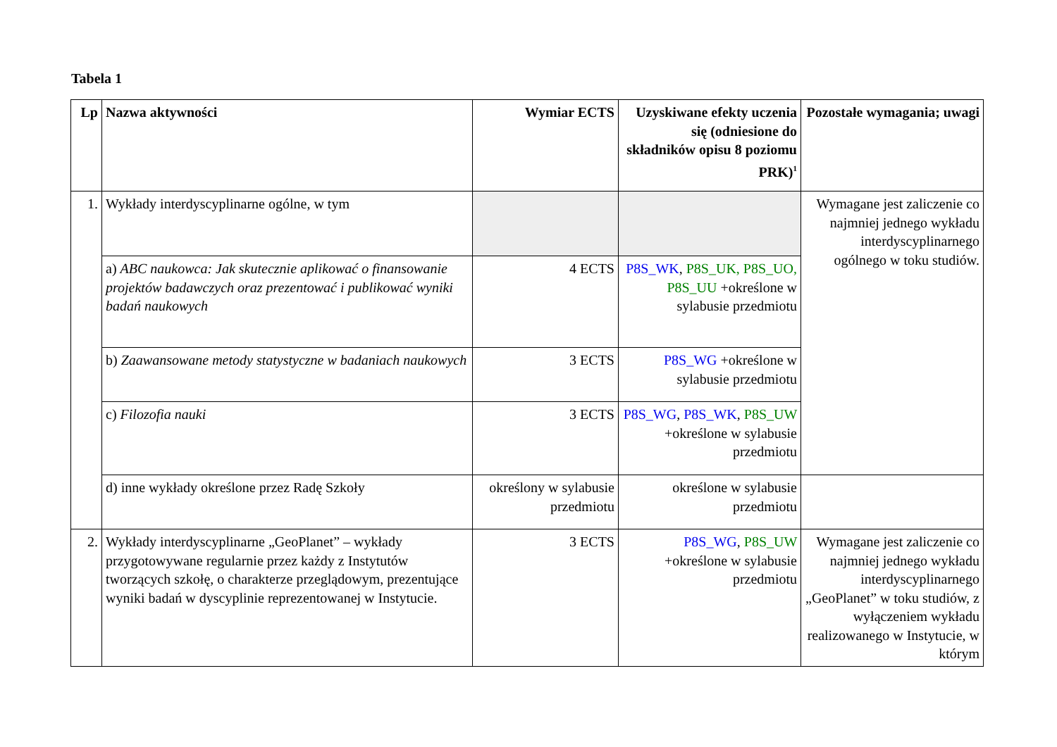Tabela 1
| Lp | Nazwa aktywności | Wymiar ECTS | Uzyskiwane efekty uczenia się (odniesione do składników opisu 8 poziomu PRK)<sup>1</sup> | Pozostałe wymagania; uwagi |
| --- | --- | --- | --- | --- |
| 1. | Wykłady interdyscyplinarne ogólne, w tym | | | Wymagane jest zaliczenie co najmniej jednego wykładu interdyscyplinarnego ogólnego w toku studiów. |
| | a) ABC naukowca: Jak skutecznie aplikować o finansowanie projektów badawczych oraz prezentować i publikować wyniki badań naukowych | 4 ECTS | P8S_WK , P8S_UK, P8S_UO, P8S_UU +określone w sylabusie przedmiotu | |
| | b) Zaawansowane metody statystyczne w badaniach naukowych | 3 ECTS | P8S_WG +określone w sylabusie przedmiotu | |
| | c) Filozofia nauki | 3 ECTS | P8S_WG , P8S_WK , P8S_UW +określone w sylabusie przedmiotu | |
| | d) inne wykłady określone przez Radę Szkoły | określony w sylabusie przedmiotu | określone w sylabusie przedmiotu | |
| 2. | Wykłady interdyscyplinarne „GeoPlanet” – wykłady przygotowywane regularnie przez każdy z Instytutów tworzących szkołę, o charakterze przeglądowym, prezentujące wyniki badań w dyscyplinie reprezentowanej w Instytucie. | 3 ECTS | P8S_WG , P8S_UW +określone w sylabusie przedmiotu | Wymagane jest zaliczenie co najmniej jednego wykładu interdyscyplinarnego „GeoPlanet” w toku studiów, z wyłączeniem wykładu realizowanego w Instytucie, w którym |